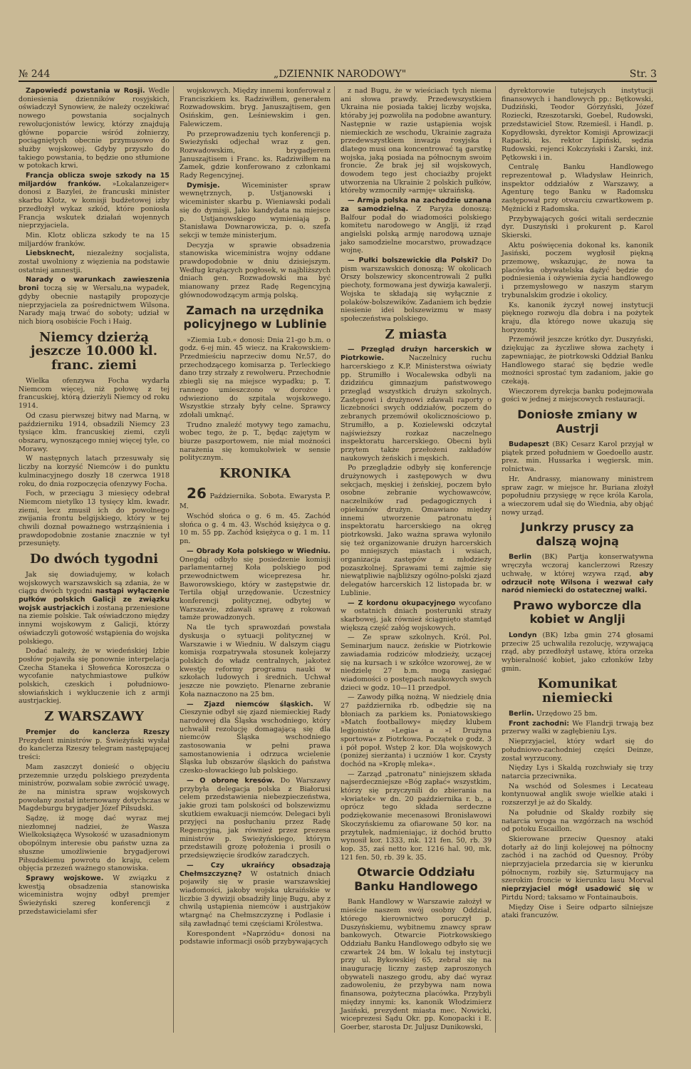№ 244 „DZIENNIK NARODOWY" Str. 3
Zapowiedź powstania w Rosji. Wedle doniesienia dzienników rosyjskich, oświadczył Synowiew, że należy oczekiwać nowego powstania socjalnych rewolucjonistów lewicy, którzy znajdują główne poparcie wśród żołnierzy, pociągniętych obecnie przymusowo do służby wojskowej. Gdyby przyszło do takiego powstania, to będzie ono stłumione w potokach krwi.
Francja oblicza swoje szkody na 15 miljardów franków. »Lokalanzeiger« donosi z Bazylei, że francuski minister skarbu Klotz, w komisji budżetowej izby przedłożył wykaz szkód, które poniosła Francja wskutek działań wojennych nieprzyjaciela.
Min. Klotz oblicza szkody te na 15 miljardów franków.
Liebsknecht, niezależny socjalista, został uwolniony z więzienia na podstawie ostatniej amnestji.
Narady o warunkach zawieszenia broni toczą się w Wersalu,na wypadek, gdyby obecnie nastąpiły propozycje nieprzyjaciela za pośrednictwem Wilsona. Narady mają trwać do soboty; udział w nich biorą osobiście Foch i Haig.
Niemcy dzierżą jeszcze 10.000 kl. franc. ziemi
Wielka ofenzywa Focha wydarła Niemcom więcej, niż połowę z tej francuskiej, którą dzierżyli Niemcy od roku 1914.
Od czasu pierwszej bitwy nad Marną, w październiku 1914, obsadzili Niemcy 23 tysiące klm. francuskiej ziemi, czyli obszaru, wynoszącego mniej więcej tyle, co Morawy.
W następnych latach przesuwały się liczby na korzyść Niemców i do punktu kulminacyjnego doszły 18 czerwca 1918 roku, do dnia rozpoczęcia ofenzywy Focha.
Foch, w przeciągu 3 miesięcy odebrał Niemcom nietylko 13 tysięcy klm. kwadr. ziemi, lecz zmusił ich do powolnego zwijania frontu belgijskiego, który w tej chwili doznał poważnego wstrząśnienia i prawdopodobnie zostanie znacznie w tył przesunięty.
Do dwóch tygodni
Jak się dowiadujemy, w kołach wojskowych warszawskich są zdania, że w ciągu dwóch tygodni nastąpi wyłączenie pułków polskich Galicji ze związku wojsk austrjackich i zostaną przeniesione na ziemie polskie. Tak oświadczono między innymi wojskowym z Galicji, którzy oświadczyli gotowość wstąpienia do wojska polskiego.
Dodać należy, że w wiedeńskiej Izbie posłów pojawiła się ponownie interpelacja Czecha Staneka i Słoweńca Koroszcza o wycofanie natychmiastowe pułków polskich, czeskich i południowo-słowiańskich i wykluczenie ich z armji austrjackiej.
Z WARSZAWY
Premjer do kanclerza Rzeszy Prezydent ministrów p. Świeżyński wysłał do kanclerza Rzeszy telegram następującej treści:
Mam zaszczyt donieść o objęciu przezemnie urzędu polskiego prezydenta ministrów, pozwalam sobie zwrócić uwagę, że na ministra spraw wojskowych powołany został internowany dotychczas w Magdeburgu brygadjer Józef Piłsudski.
Sądzę, iż mogę dać wyraz mej niezłomnej nadziei, że Wasza Wielkoksiążęca Wysokość w uzasadnionym obopólnym interesie obu państw uzna za słuszne umożliwienie brygadjerowi Piłsudskiemu powrotu do kraju, celem objęcia przezeń ważnego stanowiska.
Sprawy wojskowe. W związku z kwestją obsadzenia stanowiska wiceministra wojny odbył premjer Świeżyński szereg konferencji z przedstawicielami sfer
wojskowych. Między innemi konferował z Franciszkiem ks. Radziwiłłem, generałem Rozwadowskim. bryg. Januszajtisem, gen Osińskim, gen. Leśniewskim i gen. Falewiczem.
Po przeprowadzeniu tych konferencji p. Swieżyński odjechał wraz z gen. Rozwadowskim, brygadjerem Januszajtisem i Franc. ks. Radziwiłłem na Zamek, gdzie konferowano z członkami Rady Regencyjnej.
Dymisje. Wiceminister spraw wewnętrznych, p. Ustjanowski i wiceminister skarbu p. Wieniawski podali się do dymisji. Jako kandydata na miejsce p. Ustjanowskiego wymieniają p. Stanisława Downarowicza, p. o. szefa sekcji w temże ministerjum.
Decyzja w sprawie obsadzenia stanowiska wiceministra wojny oddane prawdopodobnie w dniu dzisiejszym. Według krążących pogłosek, w najbliższych dniach gen. Rozwadowski ma być mianowany przez Radę Regencyjną głównodowodzącym armją polską.
Zamach na urzędnika policyjnego w Lublinie
»Ziemia Lub.« donosi: Dnia 21-go b.m. o godz. 6-ej min. 45 wiecz. na Krakowskiem-Przedmieściu naprzeciw domu Nr.57, do przechodzącego komisarza p. Terleckiego dano trzy strzały z rewolweru. Przechodnie zbiegli się na miejsce wypadku; p. T. rannego umieszczono w dorożce i odwieziono do szpitala wojskowego. Wszystkie strzały były celne. Sprawcy zdołali umknąć.
Trudno znaleźć motywy tego zamachu, wobec tego, że p. T., będąc zajętym w biurze paszportowem, nie miał możności narażenia się komukolwiek w sensie politycznym.
KRONIKA
26 Października. Sobota. Ewarysta P. M.
Wschód słońca o g. 6 m. 45. Zachód słońca o g. 4 m. 43. Wschód księżyca o g. 10 m. 55 pp. Zachód księżyca o g. 1 m. 11 pn.
— Obrady Koła polskiego w Wiedniu. Onegdaj odbyło się posiedzenie komisji parlamentarnej Koła polskiego pod przewodnictwem wiceprezesa hr. Baworowskiego, który w zastępstwie dr. Tertila objął urzędowanie. Uczestnicy konferencji politycznej, odbytej w Warszawie, zdawali sprawę z rokowań tamże prowadzonych.
Na tle tych sprawozdań powstała dyskusja o sytuacji politycznej w Warszawie i w Wiedniu. W dalszym ciągu komisja rozpatrywała stosunek kolejarzy polskich do władz centralnych, jakoteż kwestję reformy programu nauki w szkołach ludowych i średnich. Uchwał jeszcze nie powzięto. Plenarne zebranie Koła naznaczono na 25 bm.
— Zjazd niemców śląskich. W Cieszynie odbył się zjazd niemieckiej Rady narodowej dla Śląska wschodniego, który uchwalił rezolucję domagającą się dla niemców Śląska wschodniego zastosowania w pełni prawa samostanowienia i odrzuca wcielenie Śląska lub obszarów śląskich do państwa czesko-słowackiego lub polskiego.
— O obronę kresów. Do Warszawy przybyła delegacja polska z Białorusi celem przedstawienia niebezpieczeństwa, jakie grozi tam polskości od bolszewizmu skutkiem ewakuacji niemców. Delegaci byli przyjęci na posłuchaniu przez Radę Regencyjną, jak również przez prezesa ministrów p. Swieżyńskiego, którym przedstawili grozę położenia i prosili o przedsięwzięcie środków zaradczych.
— Czy ukraińcy obsadzają Chełmszczyznę? W ostatnich dniach pojawiły się w prasie warszawskiej wiadomości, jakoby wojska ukraińskie w liczbie 3 dywizji obsadziły linję Bugu, aby z chwilą ustąpienia niemców i austrjaków wtargnąć na Chełmszczyznę i Podlasie i siłą zawładnąć temi częściami Królestwa.
Korespondent »Naprzódu« donosi na podstawie informacji osób przybywających
z nad Bugu, że w wieściach tych niema ani słowa prawdy. Przedewszystkiem Ukraina nie posiada takiej liczby wojska, któraby jej pozwoliła na podobne awantury. Następnie w razie ustąpienia wojsk niemieckich ze wschodu, Ukrainie zagraża przedewszystkiem inwazja rosyjska i dlatego musi ona koncentrować tą garstkę wojska, jaką posiada na północnym swoim froncie. Że brak jej sił wojskowych, dowodem tego jest chociażby projekt utworzenia na Ukrainie 2 polskich pułków, któreby wzmocniły »armję« ukraińską.
— Armja polska na zachodzie uznana za samodzielną. Z Paryża donoszą: Balfour podał do wiadomości polskiego komitetu narodowego w Anglji, iż rząd angielski polską armję narodową uznaje jako samodzielne mocarstwo, prowadzące wojnę.
— Pułki bolszewickie dla Polski? Do pism warszawskich donoszą: W okolicach Orszy bolszewicy skoncentrowali 2 pułki piechoty, formowana jest dywizja kawalerji. Wojska te składają się wyłącznie z polaków-bolszewików. Zadaniem ich będzie niesienie idei bolszewizmu w masy społeczeństwa polskiego.
Z miasta
— Przegląd drużyn harcerskich w Piotrkowie. Naczelnicy ruchu harcerskiego z K.P. Ministerstwa oświaty pp. Strumiłło i Wocalewska odbyli na dzidzińcu gimnazjum państwowego przegląd wszystkich drużyn szkolnych. Zastępowi i drużynowi zdawali raporty o liczebności swych oddziałów, poczem do zebranych przemówił okolicznościowo p. Strumiłło, a p. Kozielewski odczytał najświeższy rozkaz naczelnego inspektoratu harcerskiego. Obecni byli przytem także przełożeni zakładów naukowych żeńskich i męskich.
Po przeglądzie odbyły się konferencje drużynowych i zastępowych w dwu sekcjach, męskiej i żeńskiej, poczem było osobne zebranie wychowawców, naczelników rad pedagogicznych i opiekunów drużyn. Omawiano między innemi utworzenie patronatu i inspektoratu harcerskiego na okręg piotrkowski. Jako ważna sprawa wyłoniło się też organizowanie drużyn harcerskich po mniejszych miastach i wsiach, organizacja zastępów z młodzieży pozaszkolnej. Sprawami temi zajmie się niewątpliwie najbliższy ogólno-polski zjazd delegatów harcerskich 12 listopada br. w Lublinie.
— Z kordonu okupacyjnego wycofano w ostatnich dniach posterunki straży skarbowej, jak również ściągnięto stamtąd większą część załóg wojskowych.
— Ze spraw szkolnych. Król. Pol. Seminarjum naucz. żeńskie w Piotrkowie zawiadamia rodziców młodzieży, uczącej się na kursach i w szkółce wzorowej, że w niedzielę 27 b.m. mogą zasięgać wiadomości o postępach naukowych swych dzieci w godz. 10—11 przedpoł.
— Zawody piłką nożną. W niedzielę dnia 27 października rb. odbędzie się na błoniach za parkiem ks. Poniatowskiego »Match footballowy« między klubem legjonistów »Legia« a »I Drużyna sportowa« z Piotrkowa. Początek o godz. 3 i pół popoł. Wstęp 2 kor. Dla wojskowych (poniżej sierżanta) i uczniów 1 kor. Czysty dochód na »Kroplę mleka«.
— Zarząd „patronatu" niniejszem składa najserdeczniejsze »Bóg zapłać« wszystkim, którzy się przyczynili do zbierania na »kwiatek« w dn. 20 października r. b., a oprócz tego składa serdeczne podziękowanie mecenasowi Bronisławowi Skoczyńskiemu za ofiarowane 50 kor. na przytułek, nadmieniając, iż dochód brutto wynosił kor. 1333, mk. 121 fen. 50, rb. 39 kop. 35, zaś netto kor. 1216 hal. 90, mk. 121 fen. 50, rb. 39 k. 35.
Otwarcie Oddziału Banku Handlowego
Bank Handlowy w Warszawie założył w mieście naszem swój osobny Oddział, którego kierownictwo poruczył p. Duszyńskiemu, wybitnemu znawcy spraw bankowych. Otwarcie Piotrkowskiego Oddziału Banku Handlowego odbyło się we czwartek 24 bm. W lokalu tej instytucji przy ul. Bykowskiej 65, zebrał się na inaugurację liczny zastęp zaproszonych obywateli naszego grodu, aby dać wyraz zadowoleniu, że przybywa nam nowa finansowa, pożyteczna placówka. Przybyli między innymi: ks. kanonik Włodzimierz Jasiński, prezydent miasta mec. Nowicki, wiceprezesi Sądu Okr. pp. Konopacki i E. Goerber, starosta Dr. Juljusz Dunikowski,
dyrektorowie tutejszych instytucji finansowych i handlowych pp.: Bętkowski, Dudziński, Teodor Górzyński, Józef Roziecki, Rzeszotarski, Goebel, Rudowski, przedstawiciel Stow. Rzemieśl. i Handl. p. Kopydłowski, dyrektor Komisji Aprowizacji Rapacki, ks. rektor Lipiński, sędzia Rudowski, rejenci Kokczyński i Żarski, inż. Pętkowski i in.
Centralę Banku Handlowego reprezentował p. Władysław Heinrich, inspektor oddziałów z Warszawy, a Agenturę tego Banku w Radomsku zastępował przy otwarciu czwartkowem p. Mężnicki z Radomska.
Przybywających gości witali serdecznie dyr. Duszyński i prokurent p. Karol Skierski.
Aktu poświęcenia dokonał ks. kanonik Jasiński, poczem wygłosił piękną przemowę, wskazując, że nowa ta placówka obywatelska dążyć będzie do podniesienia i ożywienia życia handlowego i przemysłowego w naszym starym trybunalskim grodzie i okolicy.
Ks. kanonik życzył nowej instytucji pięknego rozwoju dla dobra i na pożytek kraju, dla którego nowe ukazują się horyzonty.
Przemówił jeszcze krótko dyr. Duszyński, dziękując za życzliwe słowa zachęty i zapewniając, że piotrkowski Oddział Banku Handlowego starać się będzie wedle możności sprostać tym zadaniom, jakie go czekają.
Wieczorem dyrekcja banku podejmowała gości w jednej z miejscowych restauracji.
Doniosłe zmiany w Austrji
Budapeszt (BK) Cesarz Karol przyjął w piątek przed południem w Goedoello austr. prez. min. Hussarka i węgiersk. min. rolnictwa.
Hr. Andrassy, mianowany ministrem spraw zagr. w miejsce hr. Buriana złożył popołudniu przysięgę w ręce króla Karola, a wieczorem udał się do Wiednia, aby objąć nowy urząd.
Junkrzy pruscy za dalszą wojną
Berlin (BK) Partja konserwatywna wręczyła wczoraj kanclerzowi Rzeszy uchwałę, w której wzywa rząd, aby odrzucił notę Wilsona i wezwał cały naród niemiecki do ostatecznej walki.
Prawo wyborcze dla kobiet w Anglji
Londyn (BK) Izba gmin 274 głosami przeciw 25 uchwaliła rezolucję, wzywającą rząd, aby przedłożył ustawę, która orzeka wybieralność kobiet, jako członków Izby gmin.
Komunikat niemiecki
Berlin. Urzędowo 25 bm.
Front zachodni: We Flandrji trwają bez przerwy walki w zagłębieniu Lys.
Nieprzyjaciel, który wdarł się do południowo-zachodniej części Deinze, został wyrzucony.
Niędzy Lys i Skaldą rozchwiały się trzy natarcia przeciwnika.
Na wschód od Solesmes i Lecateau kontynuował anglik swoje wielkie ataki i rozszerzył je aż do Skaldy.
Na południe od Skaldy rozbiły się natarcia wroga na wzgórzach na wschód od potoku Escaillon.
Skierowane przeciw Quesnoy ataki dotarły aż do linji kolejowej na północny zachód i na zachód od Quesnoy. Próby nieprzyjaciela przedarcia się w kierunku północnym, rozbiły się. Szturmujący na szerokim froncie w kierunku lasu Morval nieprzyjaciel mógł usadowić się w Pirtdu Nord; taksamo w Fontainaubois.
Między Oise i Seire odparto silniejsze ataki francuzów.